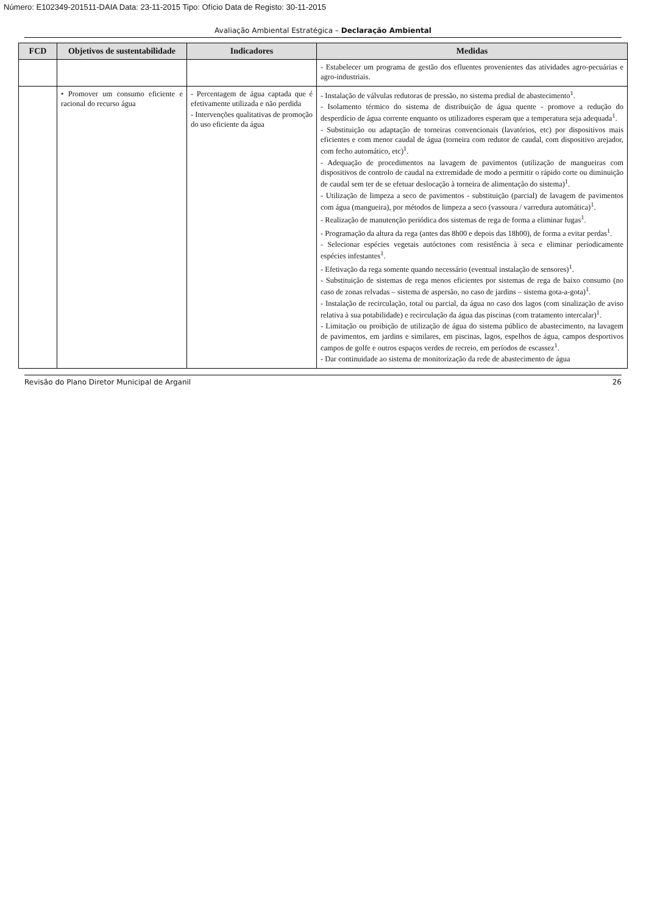Número: E102349-201511-DAIA Data: 23-11-2015 Tipo: Ofício Data de Registo: 30-11-2015
Avaliação Ambiental Estratégica – Declaração Ambiental
| FCD | Objetivos de sustentabilidade | Indicadores | Medidas |
| --- | --- | --- | --- |
| | | | - Estabelecer um programa de gestão dos efluentes provenientes das atividades agro-pecuárias e agro-industriais. |
| | • Promover um consumo eficiente e racional do recurso água | - Percentagem de água captada que é efetivamente utilizada e não perdida - Intervenções qualitativas de promoção do uso eficiente da água | - Instalação de válvulas redutoras de pressão, no sistema predial de abastecimento<sup>1</sup>. - Isolamento térmico do sistema de distribuição de água quente - promove a redução do desperdício de água corrente enquanto os utilizadores esperam que a temperatura seja adequada<sup>1</sup>. - Substituição ou adaptação de torneiras convencionais (lavatórios, etc) por dispositivos mais eficientes e com menor caudal de água (torneira com redutor de caudal, com dispositivo arejador, com fecho automático, etc)<sup>1</sup>. - Adequação de procedimentos na lavagem de pavimentos (utilização de mangueiras com dispositivos de controlo de caudal na extremidade de modo a permitir o rápido corte ou diminuição de caudal sem ter de se efetuar deslocação à torneira de alimentação do sistema)<sup>1</sup>. - Utilização de limpeza a seco de pavimentos - substituição (parcial) de lavagem de pavimentos com água (mangueira), por métodos de limpeza a seco (vassoura / varredura automática)<sup>1</sup>. - Realização de manutenção periódica dos sistemas de rega de forma a eliminar fugas<sup>1</sup>. - Programação da altura da rega (antes das 8h00 e depois das 18h00), de forma a evitar perdas<sup>1</sup>. - Selecionar espécies vegetais autóctones com resistência à seca e eliminar periodicamente espécies infestantes<sup>1</sup>. - Efetivação da rega somente quando necessário (eventual instalação de sensores)<sup>1</sup>. - Substituição de sistemas de rega menos eficientes por sistemas de rega de baixo consumo (no caso de zonas relvadas – sistema de aspersão, no caso de jardins – sistema gota-a-gota)<sup>1</sup>. - Instalação de recirculação, total ou parcial, da água no caso dos lagos (com sinalização de aviso relativa à sua potabilidade) e recirculação da água das piscinas (com tratamento intercalar)<sup>1</sup>. - Limitação ou proibição de utilização de água do sistema público de abastecimento, na lavagem de pavimentos, em jardins e similares, em piscinas, lagos, espelhos de água, campos desportivos campos de golfe e outros espaços verdes de recreio, em períodos de escassez<sup>1</sup>. - Dar continuidade ao sistema de monitorização da rede de abastecimento de água |
Revisão do Plano Diretor Municipal de Arganil 26